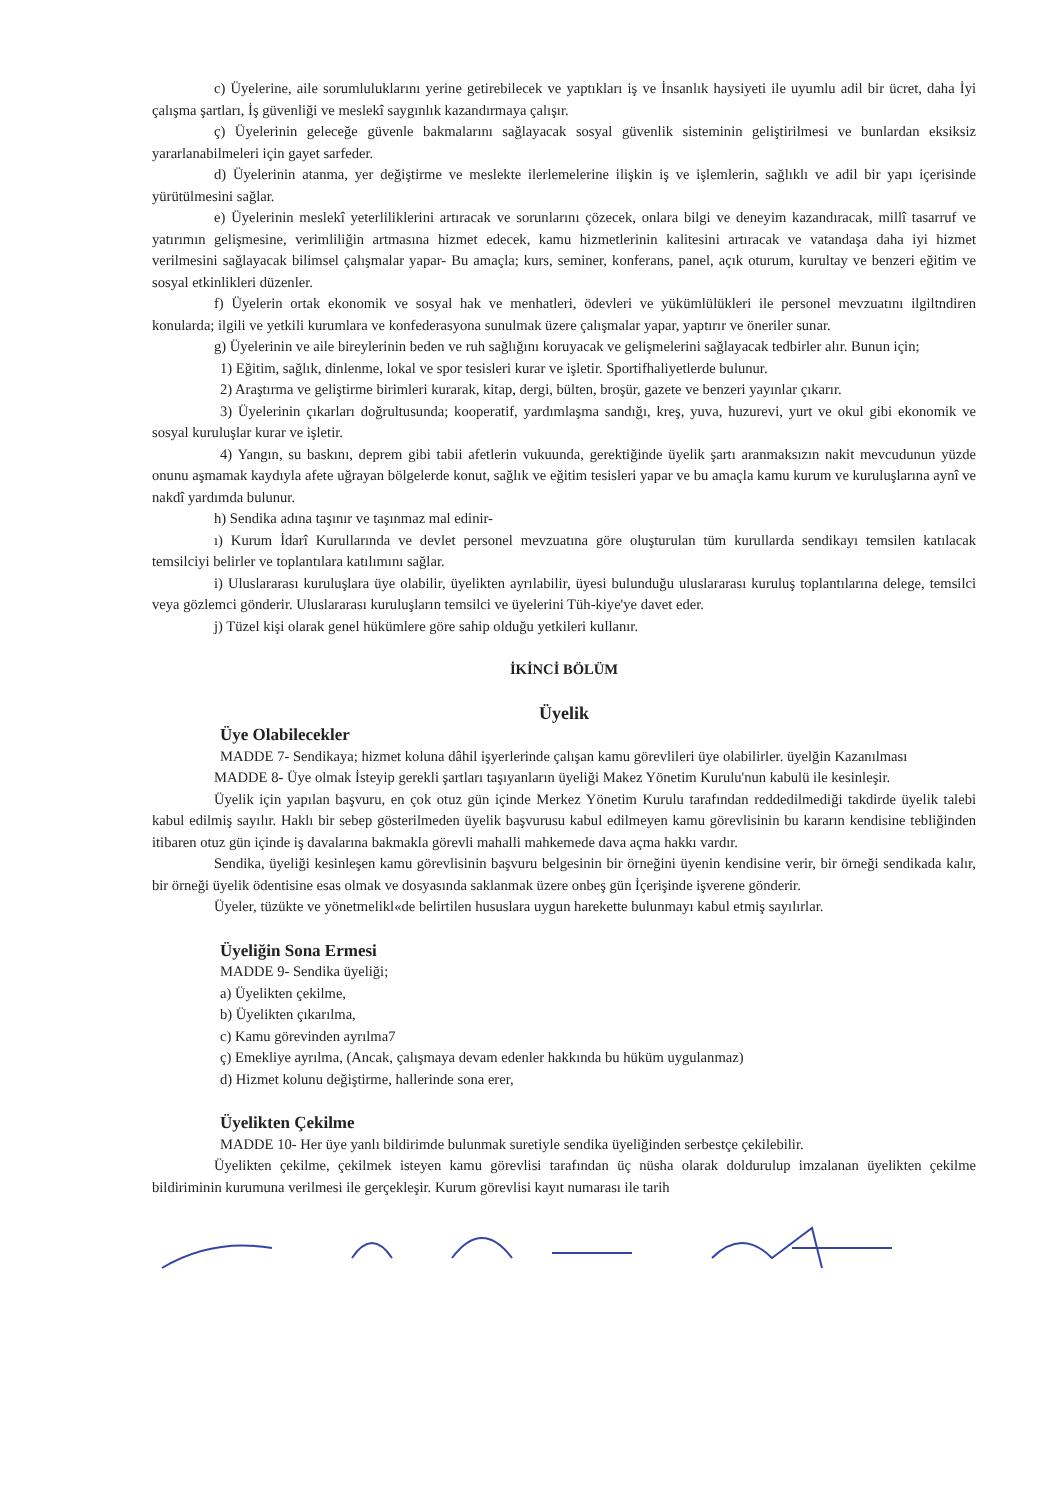c) Üyelerine, aile sorumluluklarını yerine getirebilecek ve yaptıkları iş ve İnsanlık haysiyeti ile uyumlu adil bir ücret, daha İyi çalışma şartları, İş güvenliği ve meslekî saygınlık kazandırmaya çalışır.
ç) Üyelerinin geleceğe güvenle bakmalarını sağlayacak sosyal güvenlik sisteminin geliştirilmesi ve bunlardan eksiksiz yararlanabilmeleri için gayet sarfeder.
d) Üyelerinin atanma, yer değiştirme ve meslekte ilerlemelerine ilişkin iş ve işlemlerin, sağlıklı ve adil bir yapı içerisinde yürütülmesini sağlar.
e) Üyelerinin meslekî yeterliliklerini artıracak ve sorunlarını çözecek, onlara bilgi ve deneyim kazandıracak, millî tasarruf ve yatırımın gelişmesine, verimliliğin artmasına hizmet edecek, kamu hizmetlerinin kalitesini artıracak ve vatandaşa daha iyi hizmet verilmesini sağlayacak bilimsel çalışmalar yapar- Bu amaçla; kurs, seminer, konferans, panel, açık oturum, kurultay ve benzeri eğitim ve sosyal etkinlikleri düzenler.
f) Üyelerin ortak ekonomik ve sosyal hak ve menhatleri, ödevleri ve yükümlülükleri ile personel mevzuatını ilgiltndiren konularda; ilgili ve yetkili kurumlara ve konfederasyona sunulmak üzere çalışmalar yapar, yaptırır ve öneriler sunar.
g) Üyelerinin ve aile bireylerinin beden ve ruh sağlığını koruyacak ve gelişmelerini sağlayacak tedbirler alır. Bunun için;
1) Eğitim, sağlık, dinlenme, lokal ve spor tesisleri kurar ve işletir. Sportifhaliyetlerde bulunur.
2) Araştırma ve geliştirme birimleri kurarak, kitap, dergi, bülten, broşür, gazete ve benzeri yayınlar çıkarır.
3) Üyelerinin çıkarları doğrultusunda; kooperatif, yardımlaşma sandığı, kreş, yuva, huzurevi, yurt ve okul gibi ekonomik ve sosyal kuruluşlar kurar ve işletir.
4) Yangın, su baskını, deprem gibi tabii afetlerin vukuunda, gerektiğinde üyelik şartı aranmaksızın nakit mevcudunun yüzde onunu aşmamak kaydıyla afete uğrayan bölgelerde konut, sağlık ve eğitim tesisleri yapar ve bu amaçla kamu kurum ve kuruluşlarına aynî ve nakdî yardımda bulunur.
h) Sendika adına taşınır ve taşınmaz mal edinir-
ı) Kurum İdarî Kurullarında ve devlet personel mevzuatına göre oluşturulan tüm kurullarda sendikayı temsilen katılacak temsilciyi belirler ve toplantılara katılımını sağlar.
i) Uluslararası kuruluşlara üye olabilir, üyelikten ayrılabilir, üyesi bulunduğu uluslararası kuruluş toplantılarına delege, temsilci veya gözlemci gönderir. Uluslararası kuruluşların temsilci ve üyelerini Tüh-kiye'ye davet eder.
j) Tüzel kişi olarak genel hükümlere göre sahip olduğu yetkileri kullanır.
İKİNCİ BÖLÜM
Üyelik
Üye Olabilecekler
MADDE 7- Sendikaya; hizmet koluna dâhil işyerlerinde çalışan kamu görevlileri üye olabilirler. üyelğin Kazanılması
MADDE 8- Üye olmak İsteyip gerekli şartları taşıyanların üyeliği Makez Yönetim Kurulu'nun kabulü ile kesinleşir.
Üyelik için yapılan başvuru, en çok otuz gün içinde Merkez Yönetim Kurulu tarafından reddedilmediği takdirde üyelik talebi kabul edilmiş sayılır. Haklı bir sebep gösterilmeden üyelik başvurusu kabul edilmeyen kamu görevlisinin bu kararın kendisine tebliğinden itibaren otuz gün içinde iş davalarına bakmakla görevli mahalli mahkemede dava açma hakkı vardır.
Sendika, üyeliği kesinleşen kamu görevlisinin başvuru belgesinin bir örneğini üyenin kendisine verir, bir örneği sendikada kalır, bir örneği üyelik ödentisine esas olmak ve dosyasında saklanmak üzere onbeş gün İçerişinde işverene gönderir.
Üyeler, tüzükte ve yönetmelikl«de belirtilen hususlara uygun harekette bulunmayı kabul etmiş sayılırlar.
Üyeliğin Sona Ermesi
MADDE 9- Sendika üyeliği;
a) Üyelikten çekilme,
b) Üyelikten çıkarılma,
c) Kamu görevinden ayrılma7
ç) Emekliye ayrılma, (Ancak, çalışmaya devam edenler hakkında bu hüküm uygulanmaz)
d) Hizmet kolunu değiştirme, hallerinde sona erer,
Üyelikten Çekilme
MADDE 10- Her üye yanlı bildirimde bulunmak suretiyle sendika üyeliğinden serbestçe çekilebilir.
Üyelikten çekilme, çekilmek isteyen kamu görevlisi tarafından üç nüsha olarak doldurulup imzalanan üyelikten çekilme bildiriminin kurumuna verilmesi ile gerçekleşir. Kurum görevlisi kayıt numarası ile tarih